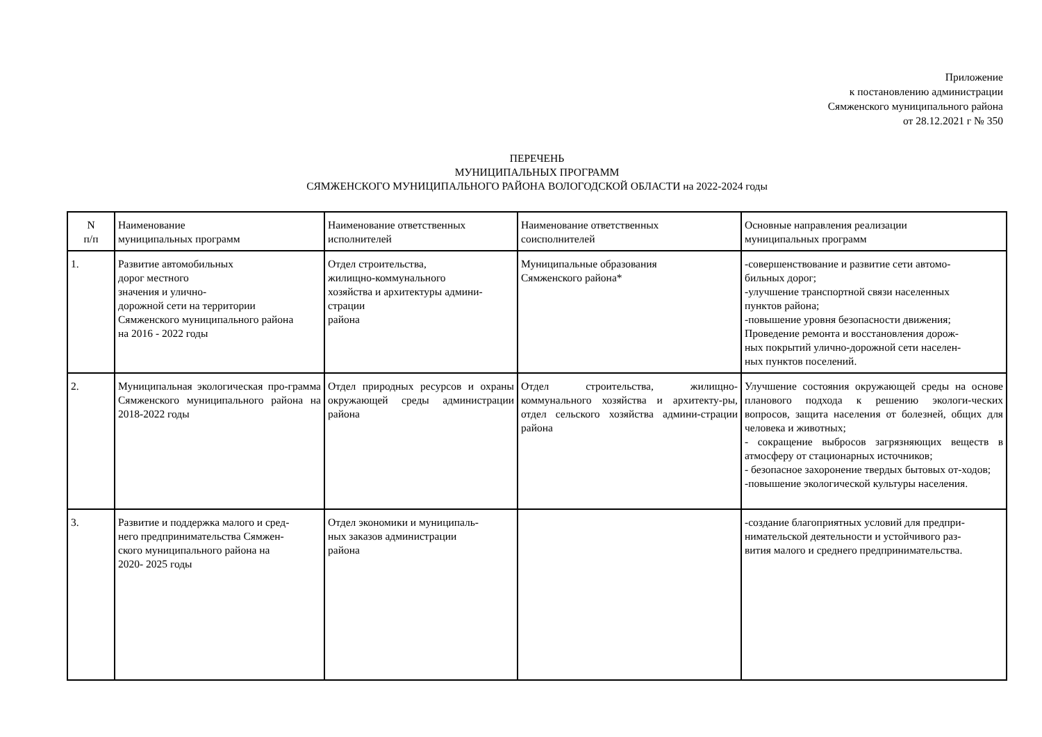Приложение
к постановлению администрации
Сямженского муниципального района
от 28.12.2021 г № 350
ПЕРЕЧЕНЬ
МУНИЦИПАЛЬНЫХ ПРОГРАММ
СЯМЖЕНСКОГО МУНИЦИПАЛЬНОГО РАЙОНА ВОЛОГОДСКОЙ ОБЛАСТИ на 2022-2024 годы
| N п/п | Наименование муниципальных программ | Наименование ответственных исполнителей | Наименование ответственных соисполнителей | Основные направления реализации муниципальных программ |
| 1. | Развитие автомобильных дорог местного значения и улично- дорожной сети на территории Сямженского муниципального района на 2016 - 2022 годы | Отдел строительства, жилищно-коммунального хозяйства и архитектуры админи- страции района | Муниципальные образования Сямженского района* | -совершенствование и развитие сети автомо- бильных дорог; -улучшение транспортной связи населенных пунктов района; -повышение уровня безопасности движения; Проведение ремонта и восстановления дорож- ных покрытий улично-дорожной сети населен- ных пунктов поселений. |
| 2. | Муниципальная экологическая про-грамма Сямженского муниципального района на 2018-2022 годы | Отдел природных ресурсов и охраны окружающей среды администрации района | Отдел строительства, жилищно-коммунального хозяйства и архитекту-ры, отдел сельского хозяйства админи-страции района | Улучшение состояния окружающей среды на основе планового подхода к решению экологи-ческих вопросов, защита населения от болезней, общих для человека и животных; - сокращение выбросов загрязняющих веществ в атмосферу от стационарных источников; - безопасное захоронение твердых бытовых от-ходов; -повышение экологической культуры населения. |
| 3. | Развитие и поддержка малого и сред- него предпринимательства Сямжен- ского муниципального района на 2020- 2025 годы | Отдел экономики и муниципаль- ных заказов администрации района | | -создание благоприятных условий для предпри- нимательской деятельности и устойчивого раз- вития малого и среднего предпринимательства. |